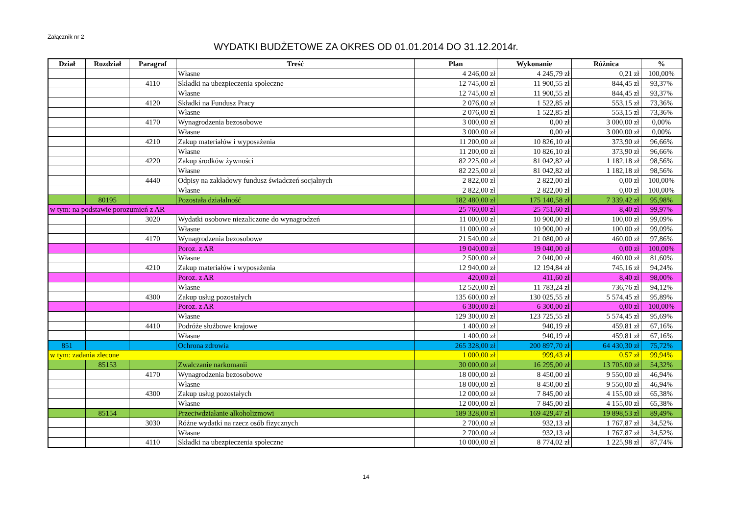Załącznik nr 2
WYDATKI BUDŻETOWE ZA OKRES OD 01.01.2014 DO 31.12.2014r.
| Dział | Rozdział | Paragraf | Treść | Plan | Wykonanie | Różnica | % |
| --- | --- | --- | --- | --- | --- | --- | --- |
| | | | Własne | 4 246,00 zł | 4 245,79 zł | 0,21 zł | 100,00% |
| | | 4110 | Składki na ubezpieczenia społeczne | 12 745,00 zł | 11 900,55 zł | 844,45 zł | 93,37% |
| | | | Własne | 12 745,00 zł | 11 900,55 zł | 844,45 zł | 93,37% |
| | | 4120 | Składki na Fundusz Pracy | 2 076,00 zł | 1 522,85 zł | 553,15 zł | 73,36% |
| | | | Własne | 2 076,00 zł | 1 522,85 zł | 553,15 zł | 73,36% |
| | | 4170 | Wynagrodzenia bezosobowe | 3 000,00 zł | 0,00 zł | 3 000,00 zł | 0,00% |
| | | | Własne | 3 000,00 zł | 0,00 zł | 3 000,00 zł | 0,00% |
| | | 4210 | Zakup materiałów i wyposażenia | 11 200,00 zł | 10 826,10 zł | 373,90 zł | 96,66% |
| | | | Własne | 11 200,00 zł | 10 826,10 zł | 373,90 zł | 96,66% |
| | | 4220 | Zakup środków żywności | 82 225,00 zł | 81 042,82 zł | 1 182,18 zł | 98,56% |
| | | | Własne | 82 225,00 zł | 81 042,82 zł | 1 182,18 zł | 98,56% |
| | | 4440 | Odpisy na zakładowy fundusz świadczeń socjalnych | 2 822,00 zł | 2 822,00 zł | 0,00 zł | 100,00% |
| | | | Własne | 2 822,00 zł | 2 822,00 zł | 0,00 zł | 100,00% |
| | 80195 | | Pozostała działalność | 182 480,00 zł | 175 140,58 zł | 7 339,42 zł | 95,98% |
| w tym: na podstawie porozumień z AR | | | | 25 760,00 zł | 25 751,60 zł | 8,40 zł | 99,97% |
| | | 3020 | Wydatki osobowe niezaliczone do wynagrodzeń | 11 000,00 zł | 10 900,00 zł | 100,00 zł | 99,09% |
| | | | Własne | 11 000,00 zł | 10 900,00 zł | 100,00 zł | 99,09% |
| | | 4170 | Wynagrodzenia bezosobowe | 21 540,00 zł | 21 080,00 zł | 460,00 zł | 97,86% |
| | | | Poroz. z AR | 19 040,00 zł | 19 040,00 zł | 0,00 zł | 100,00% |
| | | | Własne | 2 500,00 zł | 2 040,00 zł | 460,00 zł | 81,60% |
| | | 4210 | Zakup materiałów i wyposażenia | 12 940,00 zł | 12 194,84 zł | 745,16 zł | 94,24% |
| | | | Poroz. z AR | 420,00 zł | 411,60 zł | 8,40 zł | 98,00% |
| | | | Własne | 12 520,00 zł | 11 783,24 zł | 736,76 zł | 94,12% |
| | | 4300 | Zakup usług pozostałych | 135 600,00 zł | 130 025,55 zł | 5 574,45 zł | 95,89% |
| | | | Poroz. z AR | 6 300,00 zł | 6 300,00 zł | 0,00 zł | 100,00% |
| | | | Własne | 129 300,00 zł | 123 725,55 zł | 5 574,45 zł | 95,69% |
| | | 4410 | Podróże służbowe krajowe | 1 400,00 zł | 940,19 zł | 459,81 zł | 67,16% |
| | | | Własne | 1 400,00 zł | 940,19 zł | 459,81 zł | 67,16% |
| 851 | | | Ochrona zdrowia | 265 328,00 zł | 200 897,70 zł | 64 430,30 zł | 75,72% |
| w tym: zadania zlecone | | | | 1 000,00 zł | 999,43 zł | 0,57 zł | 99,94% |
| | 85153 | | Zwalczanie narkomanii | 30 000,00 zł | 16 295,00 zł | 13 705,00 zł | 54,32% |
| | | 4170 | Wynagrodzenia bezosobowe | 18 000,00 zł | 8 450,00 zł | 9 550,00 zł | 46,94% |
| | | | Własne | 18 000,00 zł | 8 450,00 zł | 9 550,00 zł | 46,94% |
| | | 4300 | Zakup usług pozostałych | 12 000,00 zł | 7 845,00 zł | 4 155,00 zł | 65,38% |
| | | | Własne | 12 000,00 zł | 7 845,00 zł | 4 155,00 zł | 65,38% |
| | 85154 | | Przeciwdziałanie alkoholizmowi | 189 328,00 zł | 169 429,47 zł | 19 898,53 zł | 89,49% |
| | | 3030 | Różne wydatki na rzecz osób fizycznych | 2 700,00 zł | 932,13 zł | 1 767,87 zł | 34,52% |
| | | | Własne | 2 700,00 zł | 932,13 zł | 1 767,87 zł | 34,52% |
| | | 4110 | Składki na ubezpieczenia społeczne | 10 000,00 zł | 8 774,02 zł | 1 225,98 zł | 87,74% |
14